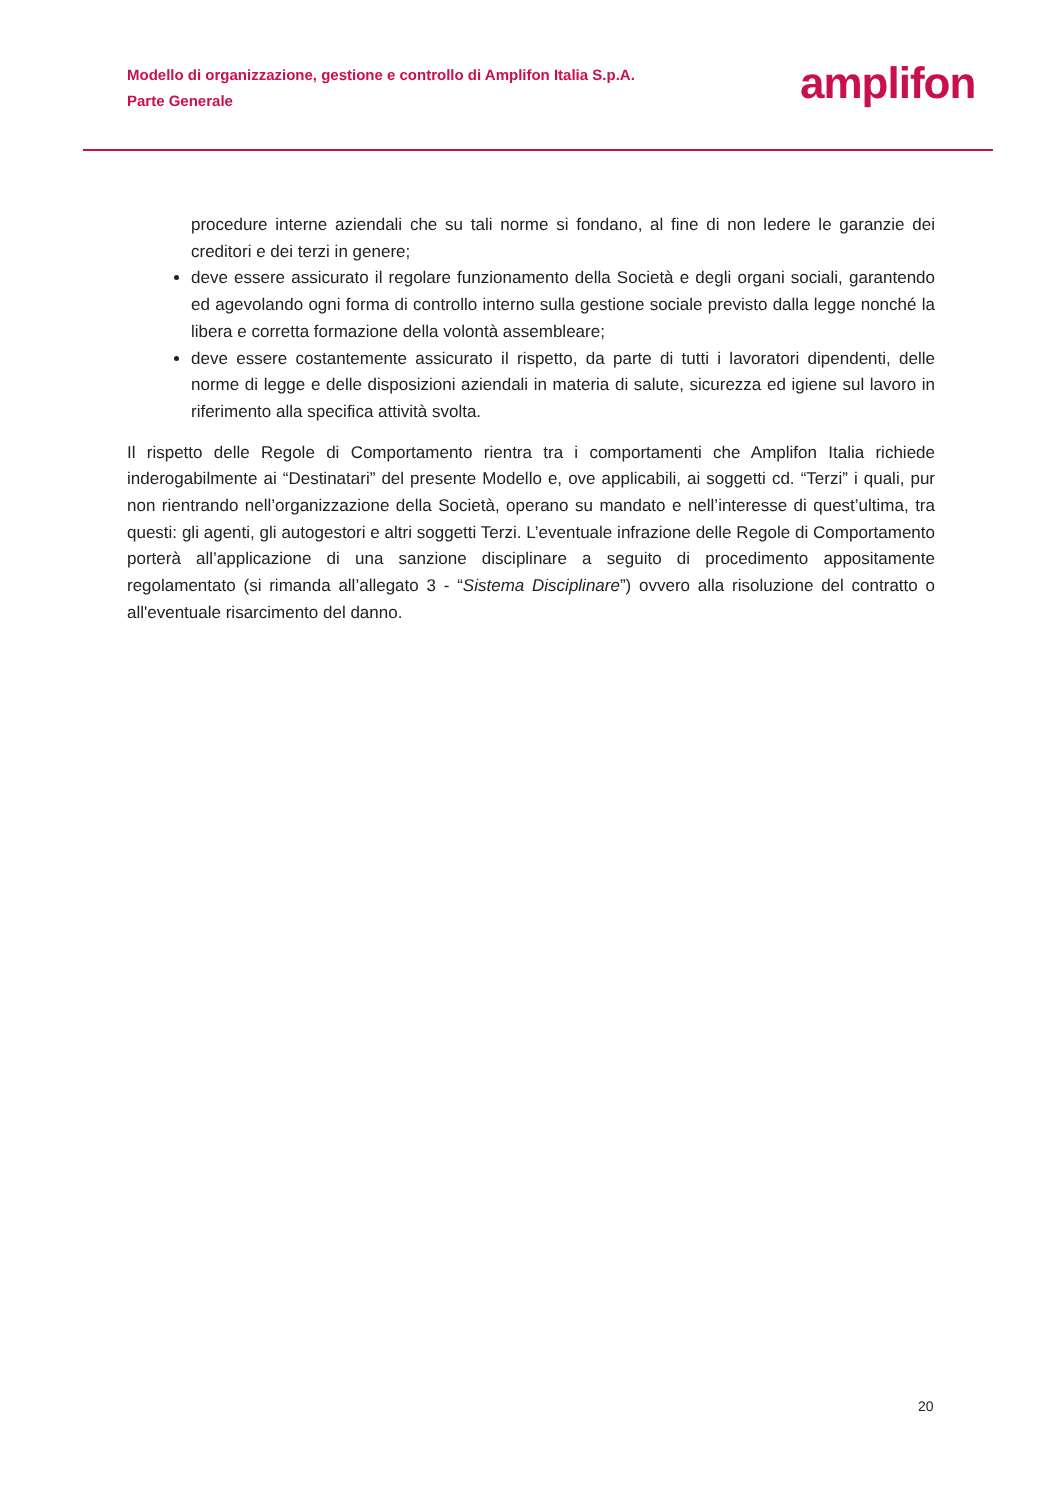Modello di organizzazione, gestione e controllo di Amplifon Italia S.p.A.
Parte Generale
amplifon
procedure interne aziendali che su tali norme si fondano, al fine di non ledere le garanzie dei creditori e dei terzi in genere;
deve essere assicurato il regolare funzionamento della Società e degli organi sociali, garantendo ed agevolando ogni forma di controllo interno sulla gestione sociale previsto dalla legge nonché la libera e corretta formazione della volontà assembleare;
deve essere costantemente assicurato il rispetto, da parte di tutti i lavoratori dipendenti, delle norme di legge e delle disposizioni aziendali in materia di salute, sicurezza ed igiene sul lavoro in riferimento alla specifica attività svolta.
Il rispetto delle Regole di Comportamento rientra tra i comportamenti che Amplifon Italia richiede inderogabilmente ai “Destinatari” del presente Modello e, ove applicabili, ai soggetti cd. “Terzi” i quali, pur non rientrando nell’organizzazione della Società, operano su mandato e nell’interesse di quest’ultima, tra questi: gli agenti, gli autogestori e altri soggetti Terzi. L’eventuale infrazione delle Regole di Comportamento porterà all’applicazione di una sanzione disciplinare a seguito di procedimento appositamente regolamentato (si rimanda all’allegato 3 - “Sistema Disciplinare”) ovvero alla risoluzione del contratto o all'eventuale risarcimento del danno.
20